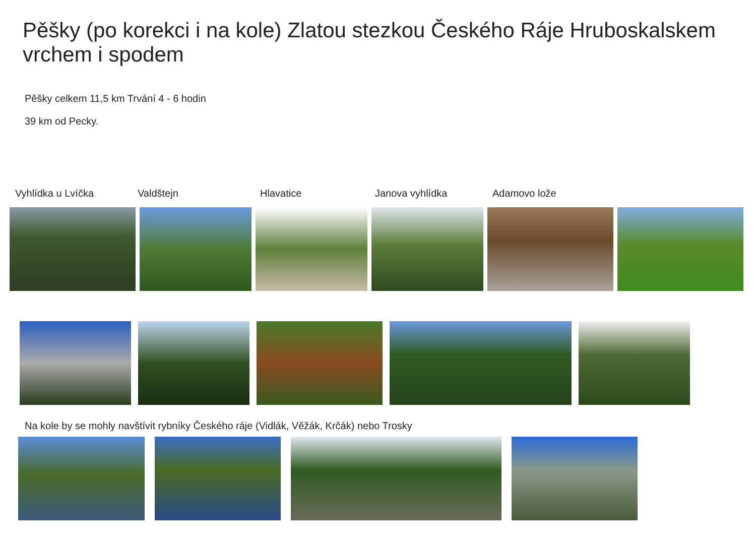Pěšky (po korekci i na kole) Zlatou stezkou Českého Ráje Hruboskalskem vrchem i spodem
Pěšky celkem 11,5 km Trvání 4 - 6 hodin
39 km od Pecky.
Vyhlídka u Lvíčka Valdštejn Hlavatice Janova vyhlídka Adamovo lože
Na kole by se mohly navštívit rybníky Českého ráje (Vidlák, Věžák, Krčák) nebo Trosky